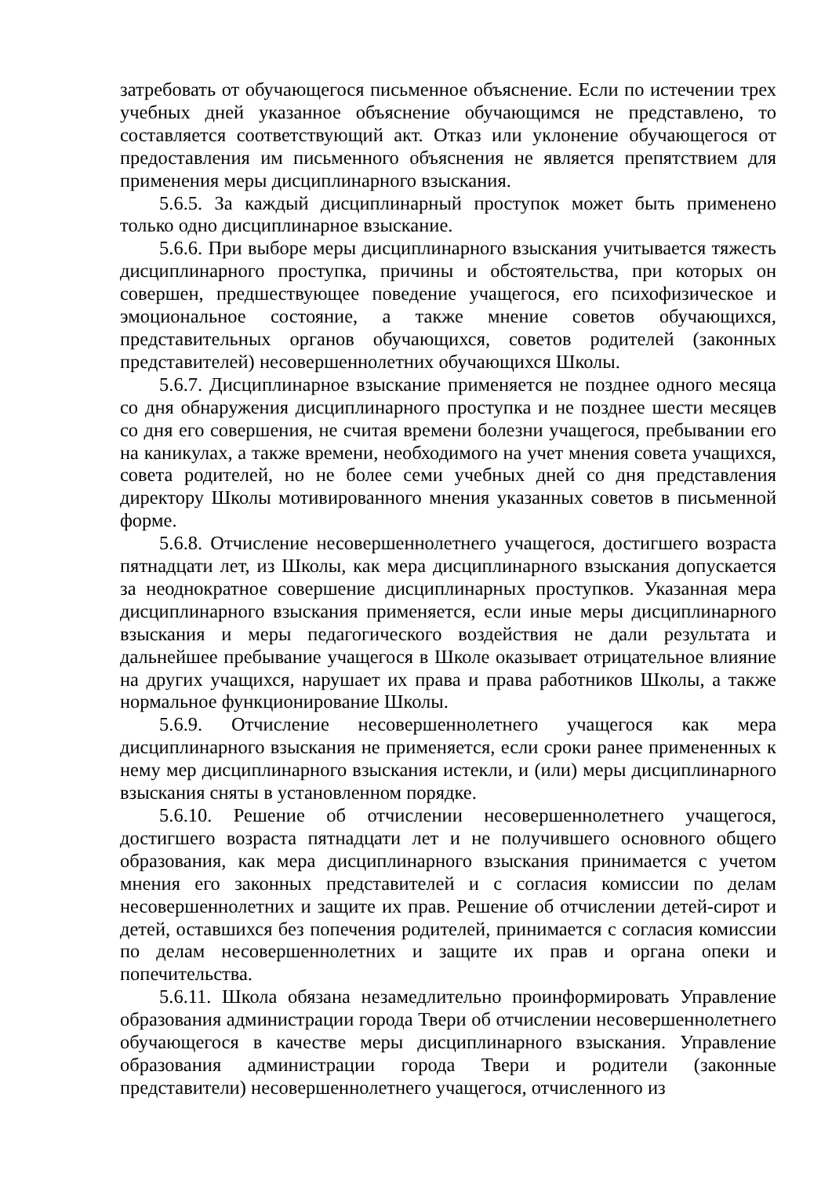затребовать от обучающегося письменное объяснение. Если по истечении трех учебных дней указанное объяснение обучающимся не представлено, то составляется соответствующий акт. Отказ или уклонение обучающегося от предоставления им письменного объяснения не является препятствием для применения меры дисциплинарного взыскания.
5.6.5. За каждый дисциплинарный проступок может быть применено только одно дисциплинарное взыскание.
5.6.6. При выборе меры дисциплинарного взыскания учитывается тяжесть дисциплинарного проступка, причины и обстоятельства, при которых он совершен, предшествующее поведение учащегося, его психофизическое и эмоциональное состояние, а также мнение советов обучающихся, представительных органов обучающихся, советов родителей (законных представителей) несовершеннолетних обучающихся Школы.
5.6.7. Дисциплинарное взыскание применяется не позднее одного месяца со дня обнаружения дисциплинарного проступка и не позднее шести месяцев со дня его совершения, не считая времени болезни учащегося, пребывании его на каникулах, а также времени, необходимого на учет мнения совета учащихся, совета родителей, но не более семи учебных дней со дня представления директору Школы мотивированного мнения указанных советов в письменной форме.
5.6.8. Отчисление несовершеннолетнего учащегося, достигшего возраста пятнадцати лет, из Школы, как мера дисциплинарного взыскания допускается за неоднократное совершение дисциплинарных проступков. Указанная мера дисциплинарного взыскания применяется, если иные меры дисциплинарного взыскания и меры педагогического воздействия не дали результата и дальнейшее пребывание учащегося в Школе оказывает отрицательное влияние на других учащихся, нарушает их права и права работников Школы, а также нормальное функционирование Школы.
5.6.9. Отчисление несовершеннолетнего учащегося как мера дисциплинарного взыскания не применяется, если сроки ранее примененных к нему мер дисциплинарного взыскания истекли, и (или) меры дисциплинарного взыскания сняты в установленном порядке.
5.6.10. Решение об отчислении несовершеннолетнего учащегося, достигшего возраста пятнадцати лет и не получившего основного общего образования, как мера дисциплинарного взыскания принимается с учетом мнения его законных представителей и с согласия комиссии по делам несовершеннолетних и защите их прав. Решение об отчислении детей-сирот и детей, оставшихся без попечения родителей, принимается с согласия комиссии по делам несовершеннолетних и защите их прав и органа опеки и попечительства.
5.6.11. Школа обязана незамедлительно проинформировать Управление образования администрации города Твери об отчислении несовершеннолетнего обучающегося в качестве меры дисциплинарного взыскания. Управление образования администрации города Твери и родители (законные представители) несовершеннолетнего учащегося, отчисленного из